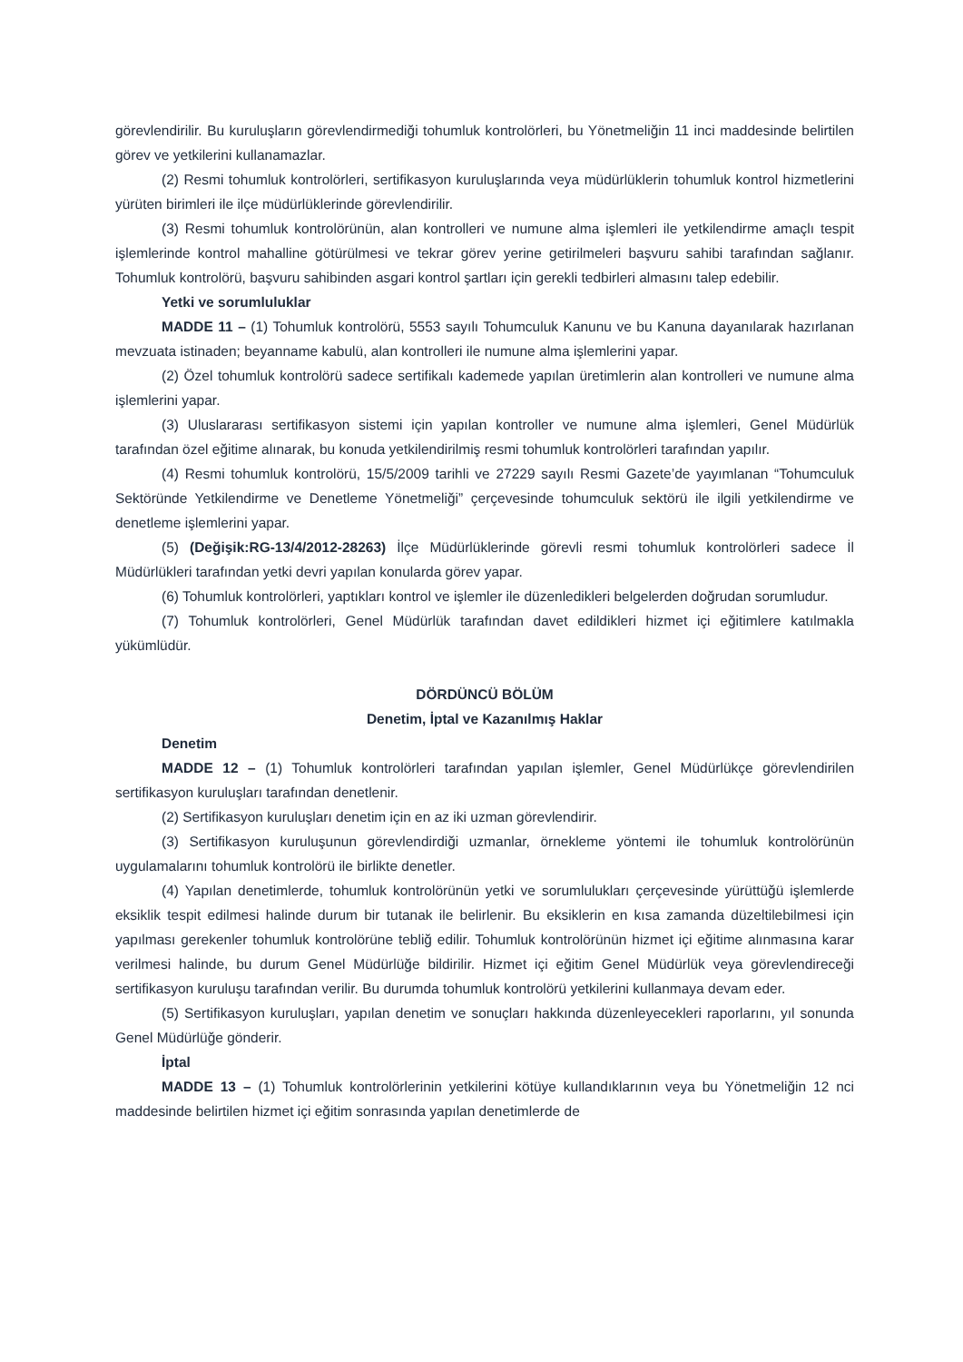görevlendirilir. Bu kuruluşların görevlendirmediği tohumluk kontrolörleri, bu Yönetmeliğin 11 inci maddesinde belirtilen görev ve yetkilerini kullanamazlar.
(2) Resmi tohumluk kontrolörleri, sertifikasyon kuruluşlarında veya müdürlüklerin tohumluk kontrol hizmetlerini yürüten birimleri ile ilçe müdürlüklerinde görevlendirilir.
(3) Resmi tohumluk kontrolörünün, alan kontrolleri ve numune alma işlemleri ile yetkilendirme amaçlı tespit işlemlerinde kontrol mahalline götürülmesi ve tekrar görev yerine getirilmeleri başvuru sahibi tarafından sağlanır. Tohumluk kontrolörü, başvuru sahibinden asgari kontrol şartları için gerekli tedbirleri almasını talep edebilir.
Yetki ve sorumluluklar
MADDE 11 – (1) Tohumluk kontrolörü, 5553 sayılı Tohumculuk Kanunu ve bu Kanuna dayanılarak hazırlanan mevzuata istinaden; beyanname kabulü, alan kontrolleri ile numune alma işlemlerini yapar.
(2) Özel tohumluk kontrolörü sadece sertifikalı kademede yapılan üretimlerin alan kontrolleri ve numune alma işlemlerini yapar.
(3) Uluslararası sertifikasyon sistemi için yapılan kontroller ve numune alma işlemleri, Genel Müdürlük tarafından özel eğitime alınarak, bu konuda yetkilendirilmiş resmi tohumluk kontrolörleri tarafından yapılır.
(4) Resmi tohumluk kontrolörü, 15/5/2009 tarihli ve 27229 sayılı Resmi Gazete’de yayımlanan “Tohumculuk Sektöründe Yetkilendirme ve Denetleme Yönetmeliği” çerçevesinde tohumculuk sektörü ile ilgili yetkilendirme ve denetleme işlemlerini yapar.
(5) (Değişik:RG-13/4/2012-28263) İlçe Müdürlüklerinde görevli resmi tohumluk kontrolörleri sadece İl Müdürlükleri tarafından yetki devri yapılan konularda görev yapar.
(6) Tohumluk kontrolörleri, yaptıkları kontrol ve işlemler ile düzenledikleri belgelerden doğrudan sorumludur.
(7) Tohumluk kontrolörleri, Genel Müdürlük tarafından davet edildikleri hizmet içi eğitimlere katılmakla yükümlüdür.
DÖRDÜNCÜ BÖLÜM
Denetim, İptal ve Kazanılmış Haklar
Denetim
MADDE 12 – (1) Tohumluk kontrolörleri tarafından yapılan işlemler, Genel Müdürlükçe görevlendirilen sertifikasyon kuruluşları tarafından denetlenir.
(2) Sertifikasyon kuruluşları denetim için en az iki uzman görevlendirir.
(3) Sertifikasyon kuruluşunun görevlendirdiği uzmanlar, örnekleme yöntemi ile tohumluk kontrolörünün uygulamalarını tohumluk kontrolörü ile birlikte denetler.
(4) Yapılan denetimlerde, tohumluk kontrolörünün yetki ve sorumlulukları çerçevesinde yürüttüğü işlemlerde eksiklik tespit edilmesi halinde durum bir tutanak ile belirlenir. Bu eksiklerin en kısa zamanda düzeltilebilmesi için yapılması gerekenler tohumluk kontrolörüne tebliğ edilir. Tohumluk kontrolörünün hizmet içi eğitime alınmasına karar verilmesi halinde, bu durum Genel Müdürlüğe bildirilir. Hizmet içi eğitim Genel Müdürlük veya görevlendireceği sertifikasyon kuruluşu tarafından verilir. Bu durumda tohumluk kontrolörü yetkilerini kullanmaya devam eder.
(5) Sertifikasyon kuruluşları, yapılan denetim ve sonuçları hakkında düzenleyecekleri raporlarını, yıl sonunda Genel Müdürlüğe gönderir.
İptal
MADDE 13 – (1) Tohumluk kontrolörlerinin yetkilerini kötüye kullandıklarının veya bu Yönetmeliğin 12 nci maddesinde belirtilen hizmet içi eğitim sonrasında yapılan denetimlerde de